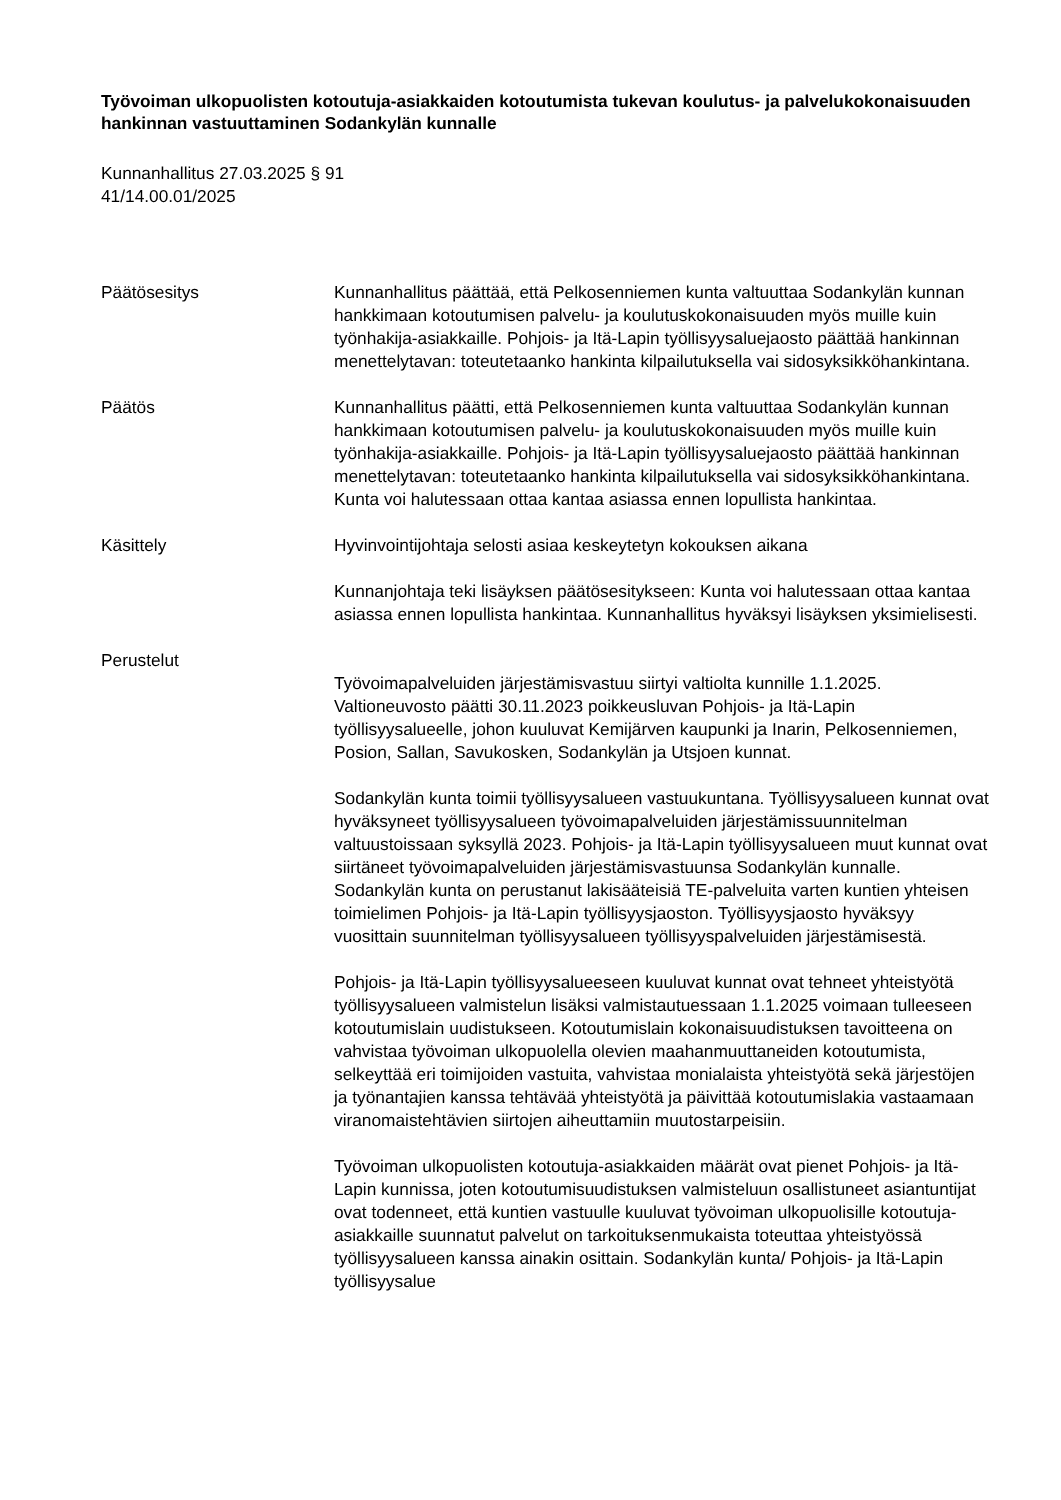Työvoiman ulkopuolisten kotoutuja-asiakkaiden kotoutumista tukevan koulutus- ja palvelukokonaisuuden hankinnan vastuuttaminen Sodankylän kunnalle
Kunnanhallitus 27.03.2025 § 91
41/14.00.01/2025
Päätösesitys Kunnanhallitus päättää, että Pelkosenniemen kunta valtuuttaa Sodankylän kunnan hankkimaan kotoutumisen palvelu- ja koulutuskokonaisuuden myös muille kuin työnhakija-asiakkaille. Pohjois- ja Itä-Lapin työllisyysaluejaosto päättää hankinnan menettelytavan: toteutetaanko hankinta kilpailutuksella vai sidosyksikköhankintana.
Päätös Kunnanhallitus päätti, että Pelkosenniemen kunta valtuuttaa Sodankylän kunnan hankkimaan kotoutumisen palvelu- ja koulutuskokonaisuuden myös muille kuin työnhakija-asiakkaille. Pohjois- ja Itä-Lapin työllisyysaluejaosto päättää hankinnan menettelytavan: toteutetaanko hankinta kilpailutuksella vai sidosyksikköhankintana. Kunta voi halutessaan ottaa kantaa asiassa ennen lopullista hankintaa.
Käsittely Hyvinvointijohtaja selosti asiaa keskeytetyn kokouksen aikana
Kunnanjohtaja teki lisäyksen päätösesitykseen: Kunta voi halutessaan ottaa kantaa asiassa ennen lopullista hankintaa. Kunnanhallitus hyväksyi lisäyksen yksimielisesti.
Perustelut
Työvoimapalveluiden järjestämisvastuu siirtyi valtiolta kunnille 1.1.2025. Valtioneuvosto päätti 30.11.2023 poikkeusluvan Pohjois- ja Itä-Lapin työllisyysalueelle, johon kuuluvat Kemijärven kaupunki ja Inarin, Pelkosenniemen, Posion, Sallan, Savukosken, Sodankylän ja Utsjoen kunnat.
Sodankylän kunta toimii työllisyysalueen vastuukuntana. Työllisyysalueen kunnat ovat hyväksyneet työllisyysalueen työvoimapalveluiden järjestämissuunnitelman valtuustoissaan syksyllä 2023. Pohjois- ja Itä-Lapin työllisyysalueen muut kunnat ovat siirtäneet työvoimapalveluiden järjestämisvastuunsa Sodankylän kunnalle. Sodankylän kunta on perustanut lakisääteisiä TE-palveluita varten kuntien yhteisen toimielimen Pohjois- ja Itä-Lapin työllisyysjaoston. Työllisyysjaosto hyväksyy vuosittain suunnitelman työllisyysalueen työllisyyspalveluiden järjestämisestä.
Pohjois- ja Itä-Lapin työllisyysalueeseen kuuluvat kunnat ovat tehneet yhteistyötä työllisyysalueen valmistelun lisäksi valmistautuessaan 1.1.2025 voimaan tulleeseen kotoutumislain uudistukseen. Kotoutumislain kokonaisuudistuksen tavoitteena on vahvistaa työvoiman ulkopuolella olevien maahanmuuttaneiden kotoutumista, selkeyttää eri toimijoiden vastuita, vahvistaa monialaista yhteistyötä sekä järjestöjen ja työnantajien kanssa tehtävää yhteistyötä ja päivittää kotoutumislakia vastaamaan viranomaistehtävien siirtojen aiheuttamiin muutostarpeisiin.
Työvoiman ulkopuolisten kotoutuja-asiakkaiden määrät ovat pienet Pohjois- ja Itä-Lapin kunnissa, joten kotoutumisuudistuksen valmisteluun osallistuneet asiantuntijat ovat todenneet, että kuntien vastuulle kuuluvat työvoiman ulkopuolisille kotoutuja-asiakkaille suunnatut palvelut on tarkoituksenmukaista toteuttaa yhteistyössä työllisyysalueen kanssa ainakin osittain. Sodankylän kunta/ Pohjois- ja Itä-Lapin työllisyysalue